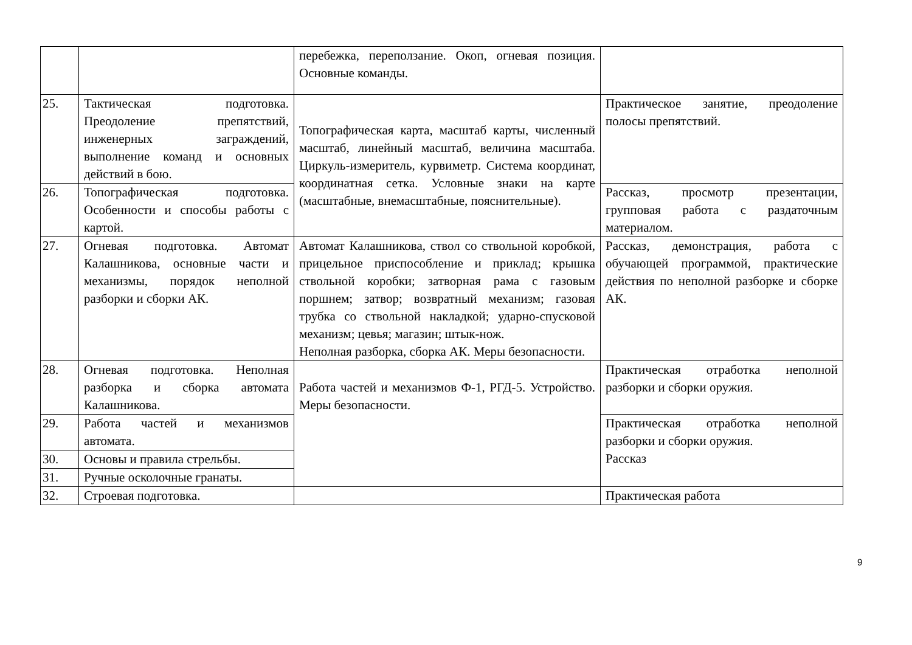| | | перебежка, переползание. Окоп, огневая позиция. Основные команды. | |
| 25. | Тактическая подготовка. Преодоление препятствий, инженерных заграждений, выполнение команд и основных действий в бою. | Топографическая карта, масштаб карты, численный масштаб, линейный масштаб, величина масштаба. Циркуль-измеритель, курвиметр. Система координат, координатная сетка. Условные знаки на карте (масштабные, внемасштабные, пояснительные). | Практическое занятие, преодоление полосы препятствий. |
| 26. | Топографическая подготовка. Особенности и способы работы с картой. | | Рассказ, просмотр презентации, групповая работа с раздаточным материалом. |
| 27. | Огневая подготовка. Автомат Калашникова, основные части и механизмы, порядок неполной разборки и сборки АК. | Автомат Калашникова, ствол со ствольной коробкой, прицельное приспособление и приклад; крышка ствольной коробки; затворная рама с газовым поршнем; затвор; возвратный механизм; газовая трубка со ствольной накладкой; ударно-спусковой механизм; цевья; магазин; штык-нож. Неполная разборка, сборка АК. Меры безопасности. | Рассказ, демонстрация, работа с обучающей программой, практические действия по неполной разборке и сборке АК. |
| 28. | Огневая подготовка. Неполная разборка и сборка автомата Калашникова. | Работа частей и механизмов Ф-1, РГД-5. Устройство. Меры безопасности. | Практическая отработка неполной разборки и сборки оружия. |
| 29. | Работа частей и механизмов автомата. | | Практическая отработка неполной разборки и сборки оружия. Рассказ |
| 30. | Основы и правила стрельбы. | | |
| 31. | Ручные осколочные гранаты. | | |
| 32. | Строевая подготовка. | | Практическая работа |
9